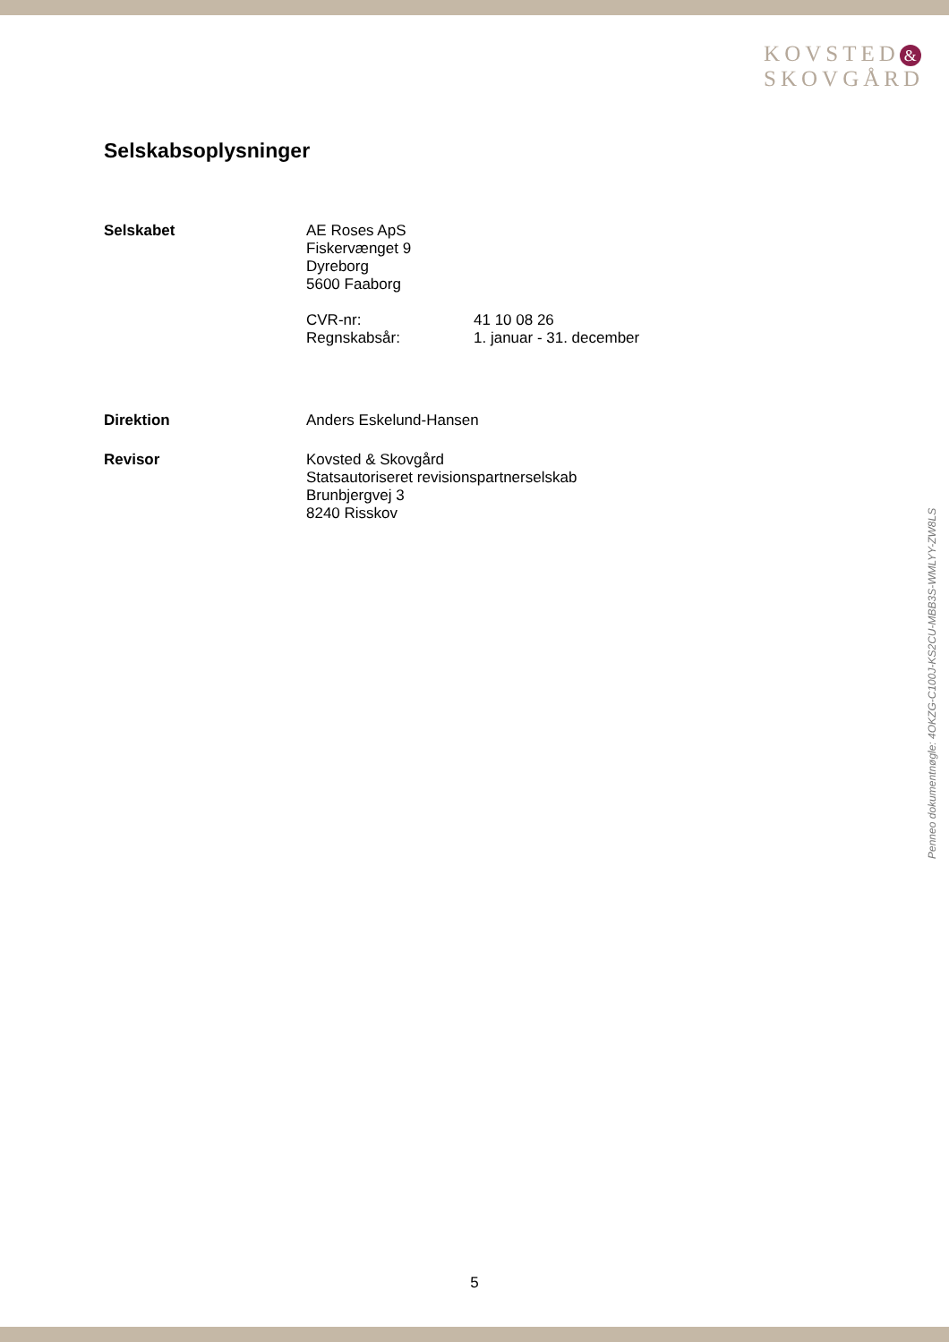KOVSTED &
SKOVGÅRD
Selskabsoplysninger
Selskabet AE Roses ApS
Fiskervænget 9
Dyreborg
5600 Faaborg
CVR-nr:
Regnskabsår:
41 10 08 26
1. januar - 31. december
Direktion Anders Eskelund-Hansen
Revisor Kovsted & Skovgård
Statsautoriseret revisionspartnerselskab
Brunbjergvej 3
8240 Risskov
Penneo dokumentnøgle: 4OKZG-C100J-KS2CU-MBB3S-WMLYY-ZW8LS
5